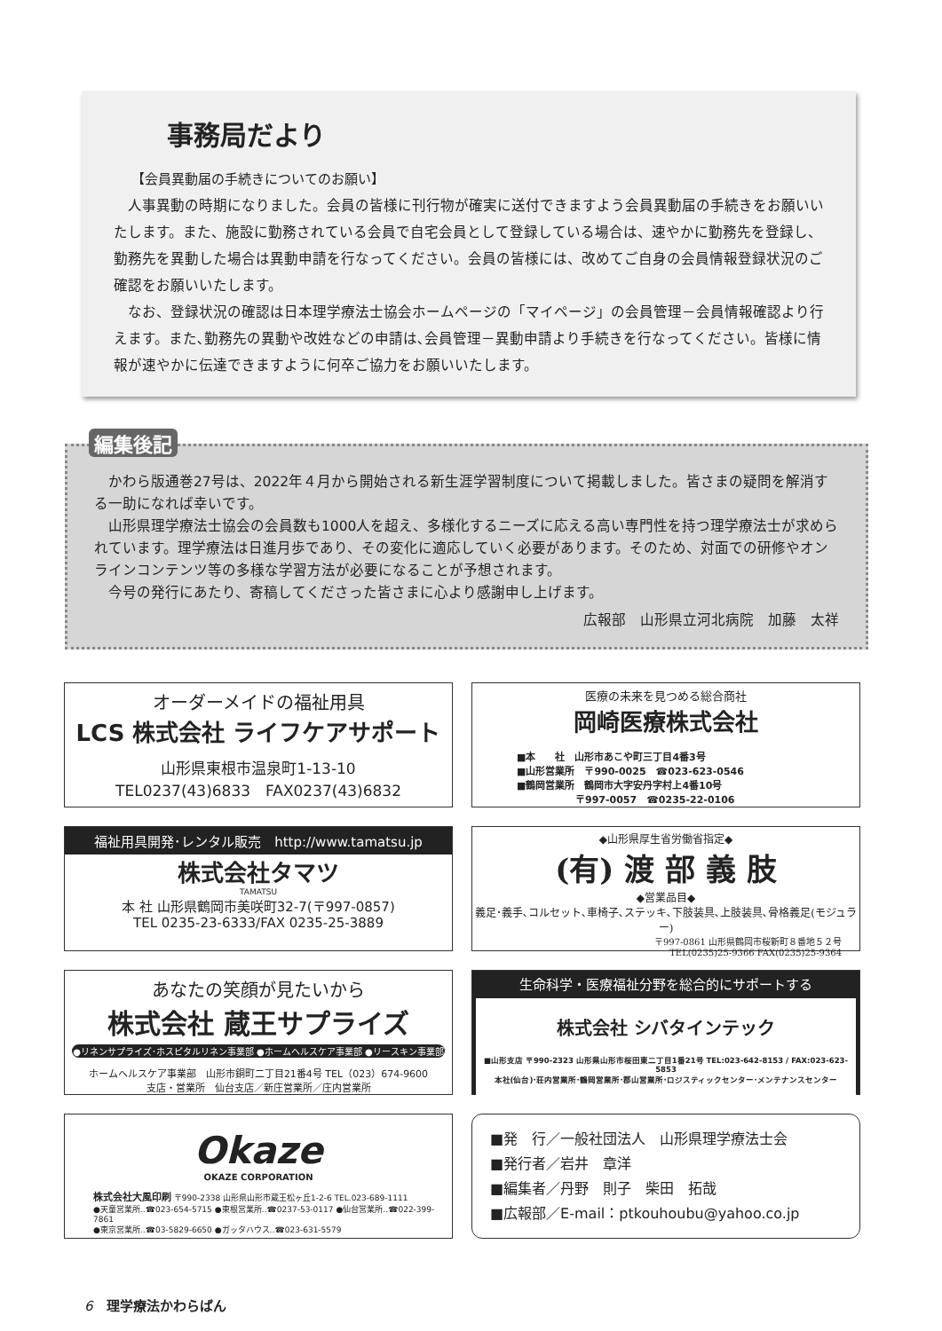事務局だより
【会員異動届の手続きについてのお願い】
　人事異動の時期になりました。会員の皆様に刊行物が確実に送付できますよう会員異動届の手続きをお願いいたします。また、施設に勤務されている会員で自宅会員として登録している場合は、速やかに勤務先を登録し、勤務先を異動した場合は異動申請を行なってください。会員の皆様には、改めてご自身の会員情報登録状況のご確認をお願いいたします。
　なお、登録状況の確認は日本理学療法士協会ホームページの「マイページ」の会員管理－会員情報確認より行えます。また､勤務先の異動や改姓などの申請は､会員管理－異動申請より手続きを行なってください。皆様に情報が速やかに伝達できますように何卒ご協力をお願いいたします。
編集後記
　かわら版通巻27号は、2022年４月から開始される新生涯学習制度について掲載しました。皆さまの疑問を解消する一助になれば幸いです。
　山形県理学療法士協会の会員数も1000人を超え、多様化するニーズに応える高い専門性を持つ理学療法士が求められています。理学療法は日進月歩であり、その変化に適応していく必要があります。そのため、対面での研修やオンラインコンテンツ等の多様な学習方法が必要になることが予想されます。
　今号の発行にあたり、寄稿してくださった皆さまに心より感謝申し上げます。
広報部　山形県立河北病院　加藤　太祥
オーダーメイドの福祉用具
LCS 株式会社 ライフケアサポート
山形県東根市温泉町1-13-10
TEL0237(43)6833　FAX0237(43)6832
医療の未来を見つめる総合商社
岡崎医療株式会社
■本　　社　山形市あこや町三丁目4番3号
■山形営業所　〒990-0025　☎023-623-0546
■鶴岡営業所　鶴岡市大字安丹字村上4番10号
　　　　　　〒997-0057　☎0235-22-0106
福祉用具開発･レンタル販売　http://www.tamatsu.jp
株式会社タマツ
TAMATSU
本 社 山形県鶴岡市美咲町32-7(〒997-0857)
TEL 0235-23-6333/FAX 0235-25-3889
◆山形県厚生省労働省指定◆
(有) 渡 部 義 肢
◆営業品目◆
義足･義手､コルセット､車椅子､ステッキ､下肢装具､上肢装具､骨格義足(モジュラー)
〒997-0861 山形県鶴岡市桜新町８番地５２号
TEL(0235)25-9366 FAX(0235)25-9364
あなたの笑顔が見たいから
株式会社 蔵王サプライズ
●リネンサプライズ･ホスピタルリネン事業部 ●ホームヘルスケア事業部 ●リースキン事業部
ホームヘルスケア事業部　山形市銅町二丁目21番4号 TEL（023）674-9600
支店・営業所　仙台支店／新庄営業所／庄内営業所
生命科学・医療福祉分野を総合的にサポートする
株式会社 シバタインテック
■山形支店 〒990-2323 山形県山形市桜田東二丁目1番21号 TEL:023-642-8153 / FAX:023-623-5853
本社(仙台)･荘内営業所･鶴岡営業所･郡山営業所･ロジスティックセンター･メンテナンスセンター
Okaze
OKAZE CORPORATION
株式会社大風印刷 〒990-2338 山形県山形市蔵王松ヶ丘1-2-6 TEL.023-689-1111
●天童営業所‥☎023-654-5715 ●東根営業所‥☎0237-53-0117 ●仙台営業所‥☎022-399-7861
●東京営業所‥☎03-5829-6650 ●ガッタハウス‥☎023-631-5579
■発　行／一般社団法人　山形県理学療法士会
■発行者／岩井　章洋
■編集者／丹野　則子　柴田　拓哉
■広報部／E-mail：ptkouhoubu@yahoo.co.jp
6　理学療法かわらばん